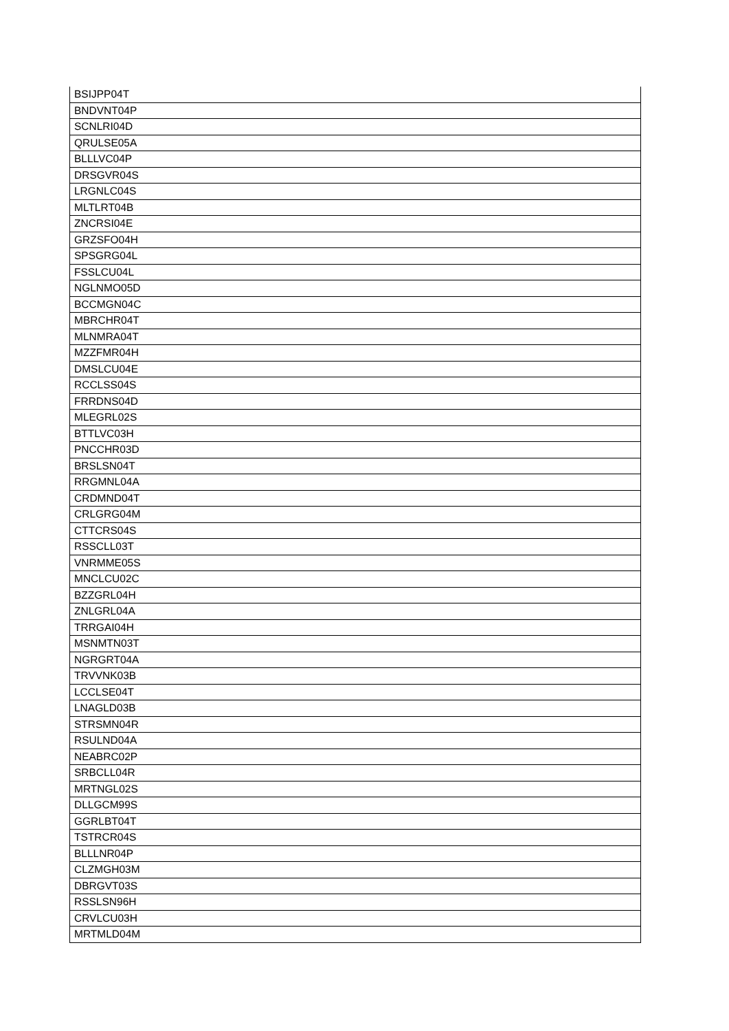| BSIJPP04T |
| BNDVNT04P |
| SCNLRI04D |
| QRULSE05A |
| BLLLVC04P |
| DRSGVR04S |
| LRGNLC04S |
| MLTLRT04B |
| ZNCRSI04E |
| GRZSFO04H |
| SPSGRG04L |
| FSSLCU04L |
| NGLNMO05D |
| BCCMGN04C |
| MBRCHR04T |
| MLNMRA04T |
| MZZFMR04H |
| DMSLCU04E |
| RCCLSS04S |
| FRRDNS04D |
| MLEGRL02S |
| BTTLVC03H |
| PNCCHR03D |
| BRSLSN04T |
| RRGMNL04A |
| CRDMND04T |
| CRLGRG04M |
| CTTCRS04S |
| RSSCLL03T |
| VNRMME05S |
| MNCLCU02C |
| BZZGRL04H |
| ZNLGRL04A |
| TRRGAI04H |
| MSNMTN03T |
| NGRGRT04A |
| TRVVNK03B |
| LCCLSE04T |
| LNAGLD03B |
| STRSMN04R |
| RSULND04A |
| NEABRC02P |
| SRBCLL04R |
| MRTNGL02S |
| DLLGCM99S |
| GGRLBT04T |
| TSTRCR04S |
| BLLLNR04P |
| CLZMGH03M |
| DBRGVT03S |
| RSSLSN96H |
| CRVLCU03H |
| MRTMLD04M |